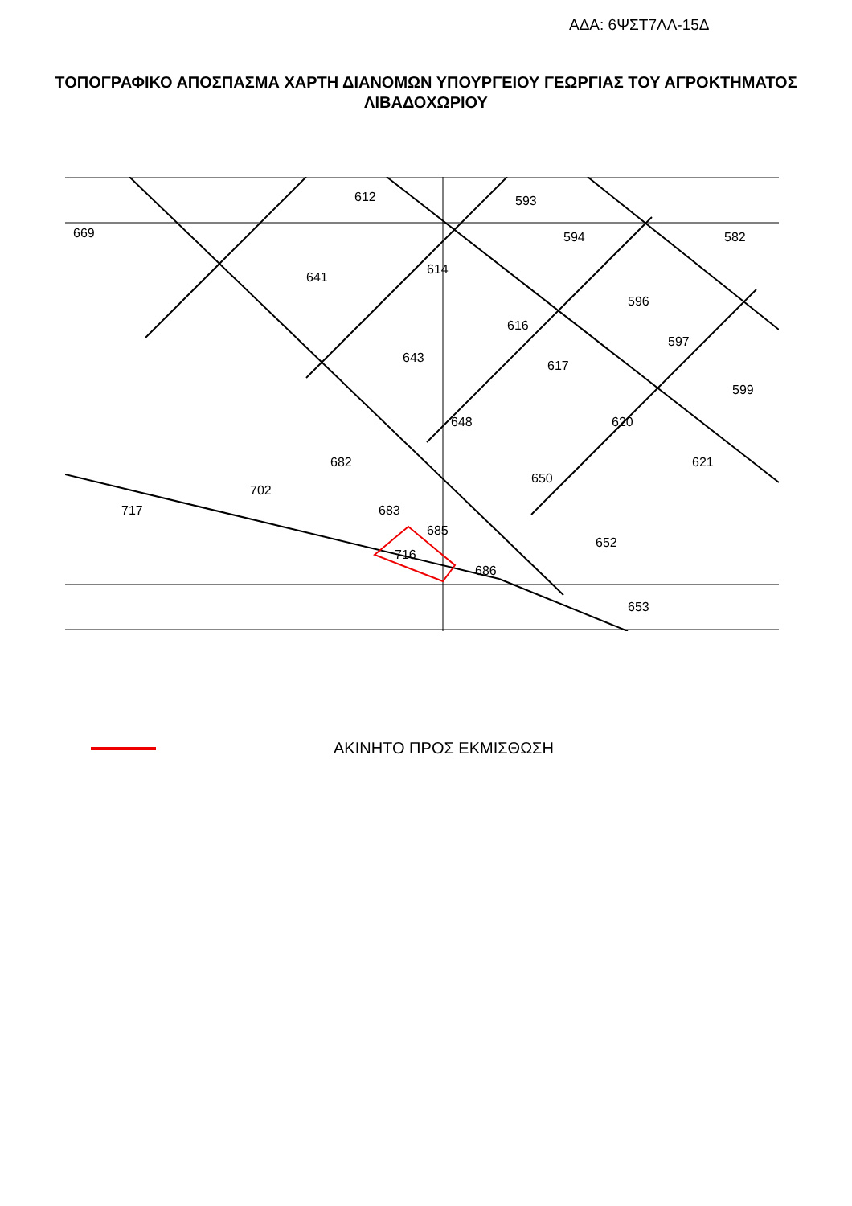ΑΔΑ: 6ΨΣΤ7ΛΛ-15Δ
ΤΟΠΟΓΡΑΦΙΚΟ ΑΠΟΣΠΑΣΜΑ ΧΑΡΤΗ ΔΙΑΝΟΜΩΝ ΥΠΟΥΡΓΕΙΟΥ ΓΕΩΡΓΙΑΣ ΤΟΥ ΑΓΡΟΚΤΗΜΑΤΟΣ ΛΙΒΑΔΟΧΩΡΙΟΥ
669
612
593
641
594
582
614
616
596
643
648
617
620
682
650
621
702
683
685
716
652
717
686
653
599
597
ΑΚΙΝΗΤΟ ΠΡΟΣ ΕΚΜΙΣΘΩΣΗ